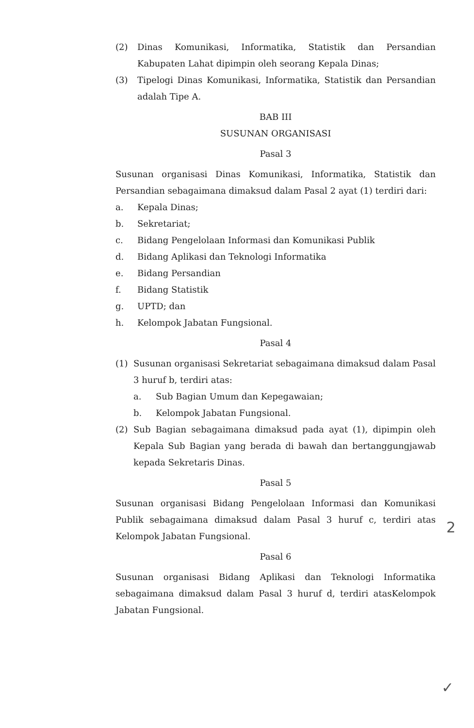(2) Dinas Komunikasi, Informatika, Statistik dan Persandian Kabupaten Lahat dipimpin oleh seorang Kepala Dinas;
(3) Tipelogi Dinas Komunikasi, Informatika, Statistik dan Persandian adalah Tipe A.
BAB III
SUSUNAN ORGANISASI
Pasal 3
Susunan organisasi Dinas Komunikasi, Informatika, Statistik dan Persandian sebagaimana dimaksud dalam Pasal 2 ayat (1) terdiri dari:
a. Kepala Dinas;
b. Sekretariat;
c. Bidang Pengelolaan Informasi dan Komunikasi Publik
d. Bidang Aplikasi dan Teknologi Informatika
e. Bidang Persandian
f. Bidang Statistik
g. UPTD; dan
h. Kelompok Jabatan Fungsional.
Pasal 4
(1) Susunan organisasi Sekretariat sebagaimana dimaksud dalam Pasal 3 huruf b, terdiri atas:
a. Sub Bagian Umum dan Kepegawaian;
b. Kelompok Jabatan Fungsional.
(2) Sub Bagian sebagaimana dimaksud pada ayat (1), dipimpin oleh Kepala Sub Bagian yang berada di bawah dan bertanggungjawab kepada Sekretaris Dinas.
Pasal 5
Susunan organisasi Bidang Pengelolaan Informasi dan Komunikasi Publik sebagaimana dimaksud dalam Pasal 3 huruf c, terdiri atas Kelompok Jabatan Fungsional.
Pasal 6
Susunan organisasi Bidang Aplikasi dan Teknologi Informatika sebagaimana dimaksud dalam Pasal 3 huruf d, terdiri atasKelompok Jabatan Fungsional.
2
✓